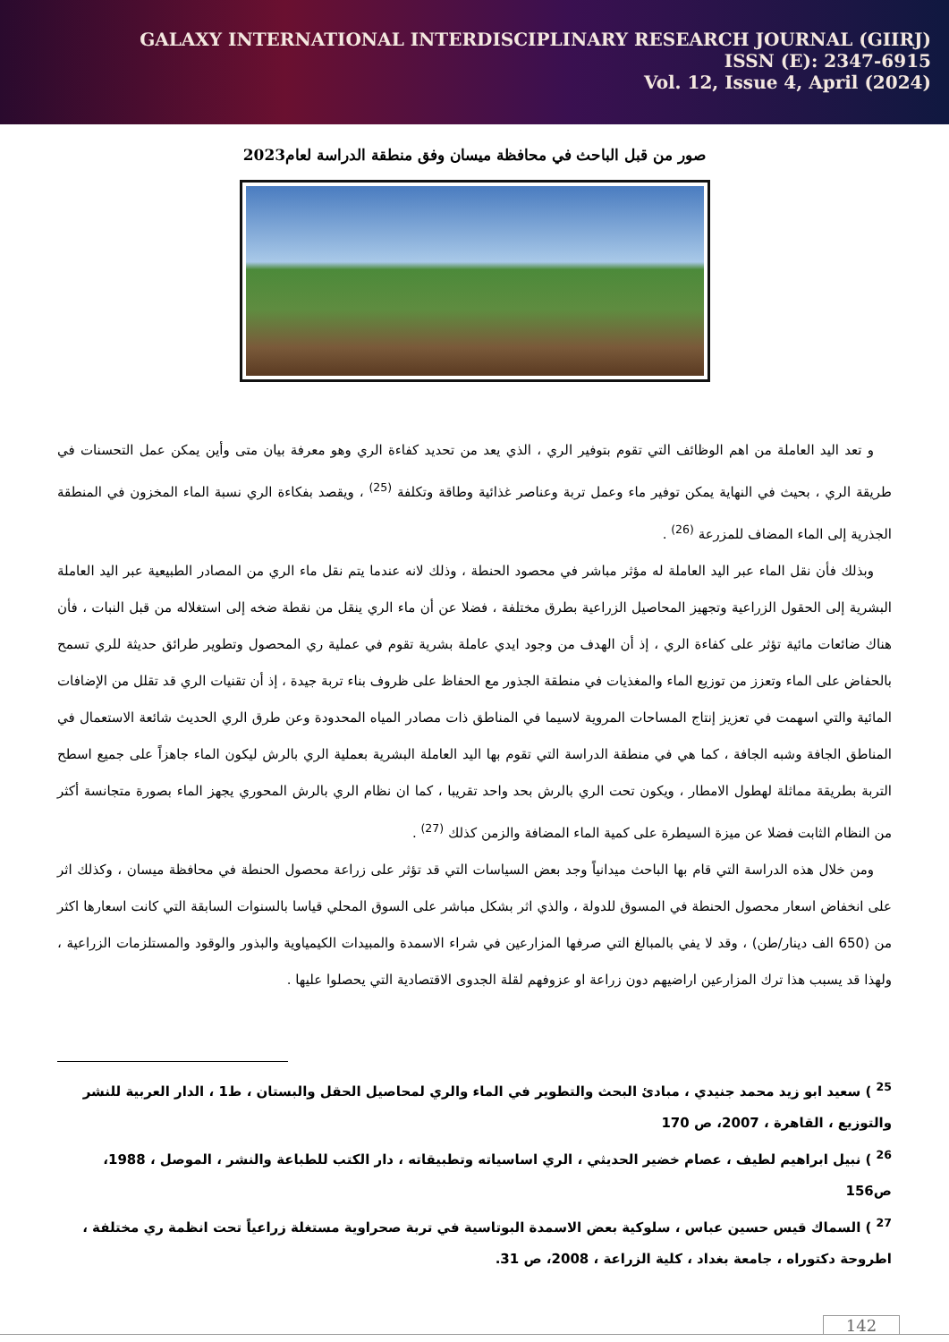GALAXY INTERNATIONAL INTERDISCIPLINARY RESEARCH JOURNAL (GIIRJ)
ISSN (E): 2347-6915
Vol. 12, Issue 4, April (2024)
صور من قبل الباحث في محافظة ميسان وفق منطقة الدراسة لعام2023
و تعد اليد العاملة من اهم الوظائف التي تقوم بتوفير الري ، الذي يعد من تحديد كفاءة الري وهو معرفة بيان متى وأين يمكن عمل التحسنات في طريقة الري ، بحيث في النهاية يمكن توفير ماء وعمل تربة وعناصر غذائية وطاقة وتكلفة <sup>(25)</sup> ، ويقصد بفكاءة الري نسبة الماء المخزون في المنطقة الجذرية إلى الماء المضاف للمزرعة <sup>(26)</sup> .
وبذلك فأن نقل الماء عبر اليد العاملة له مؤثر مباشر في محصود الحنطة ، وذلك لانه عندما يتم نقل ماء الري من المصادر الطبيعية عبر اليد العاملة البشرية إلى الحقول الزراعية وتجهيز المحاصيل الزراعية بطرق مختلفة ، فضلا عن أن ماء الري ينقل من نقطة ضخه إلى استغلاله من قبل النبات ، فأن هناك ضائعات مائية تؤثر على كفاءة الري ، إذ أن الهدف من وجود ايدي عاملة بشرية تقوم في عملية ري المحصول وتطوير طرائق حديثة للري تسمح بالحفاض على الماء وتعزز من توزيع الماء والمغذيات في منطقة الجذور مع الحفاظ على ظروف بناء تربة جيدة ، إذ أن تقنيات الري قد تقلل من الإضافات المائية والتي اسهمت في تعزيز إنتاج المساحات المروية لاسيما في المناطق ذات مصادر المياه المحدودة وعن طرق الري الحديث شائعة الاستعمال في المناطق الجافة وشبه الجافة ، كما هي في منطقة الدراسة التي تقوم بها اليد العاملة البشرية بعملية الري بالرش ليكون الماء جاهزاً على جميع اسطح التربة بطريقة مماثلة لهطول الامطار ، ويكون تحت الري بالرش بحد واحد تقريبا ، كما ان نظام الري بالرش المحوري يجهز الماء بصورة متجانسة أكثر من النظام الثابت فضلا عن ميزة السيطرة على كمية الماء المضافة والزمن كذلك <sup>(27)</sup> .
ومن خلال هذه الدراسة التي قام بها الباحث ميدانياً وجد بعض السياسات التي قد تؤثر على زراعة محصول الحنطة في محافظة ميسان ، وكذلك اثر على انخفاض اسعار محصول الحنطة في المسوق للدولة ، والذي اثر بشكل مباشر على السوق المحلي قياسا بالسنوات السابقة التي كانت اسعارها اكثر من (650 الف دينار/طن) ، وقد لا يفي بالمبالغ التي صرفها المزارعين في شراء الاسمدة والمبيدات الكيمياوية والبذور والوقود والمستلزمات الزراعية ، ولهذا قد يسبب هذا ترك المزارعين اراضيهم دون زراعة او عزوفهم لقلة الجدوى الاقتصادية التي يحصلوا عليها .
<sup>25</sup> ) سعيد ابو زيد محمد جنيدي ، مبادئ البحث والتطوير في الماء والري لمحاصيل الحقل والبستان ، ط1 ، الدار العربية للنشر والتوزيع ، القاهرة ، 2007، ص 170
<sup>26</sup> ) نبيل ابراهيم لطيف ، عصام خضير الحديثي ، الري اساسياته وتطبيقاته ، دار الكتب للطباعة والنشر ، الموصل ، 1988، ص156
<sup>27</sup> ) السماك قيس حسين عباس ، سلوكية بعض الاسمدة البوتاسية في تربة صحراوية مستغلة زراعياً تحت انظمة ري مختلفة ، اطروحة دكتوراه ، جامعة بغداد ، كلية الزراعة ، 2008، ص 31.
142